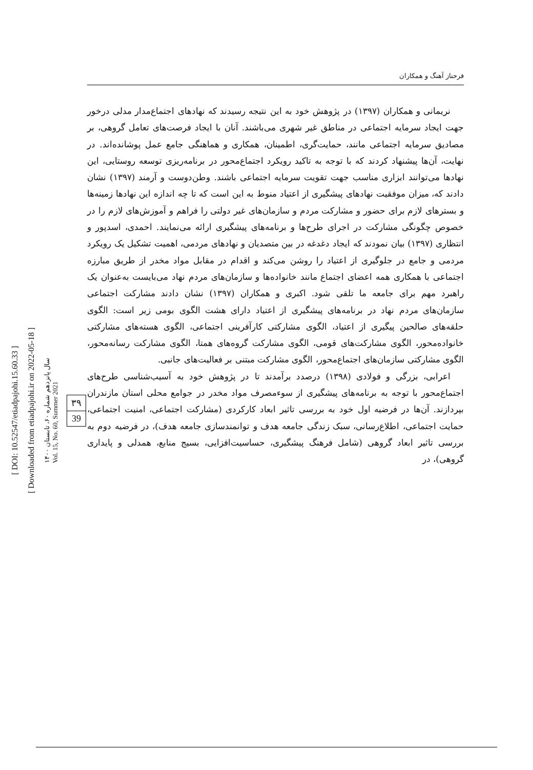فرحناز آهنگ و همکاران
نریمانی و همکاران (۱۳۹۷) در پژوهش خود به این نتیجه رسیدند که نهادهای اجتماع‌مدار مدلی درخور جهت ایجاد سرمایه اجتماعی در مناطق غیر شهری می‌باشند. آنان با ایجاد فرصت‌های تعامل گروهی، بر مصادیق سرمایه اجتماعی مانند، حمایت‌گری، اطمینان، همکاری و هماهنگی جامع عمل پوشانده‌اند. در نهایت، آن‌ها پیشنهاد کردند که با توجه به تاکید رویکرد اجتماع‌محور در برنامه‌ریزی توسعه روستایی، این نهادها می‌توانند ابزاری مناسب جهت تقویت سرمایه اجتماعی باشند. وطن‌دوست و آرمند (۱۳۹۷) نشان دادند که، میزان موفقیت نهادهای پیشگیری از اعتیاد منوط به این است که تا چه اندازه این نهادها زمینه‌ها و بسترهای لازم برای حضور و مشارکت مردم و سازمان‌های غیر دولتی را فراهم و آموزش‌های لازم را در خصوص چگونگی مشارکت در اجرای طرح‌ها و برنامه‌های پیشگیری ارائه می‌نمایند. احمدی، اسدپور و انتظاری (۱۳۹۷) بیان نمودند که ایجاد دغدغه در بین متصدیان و نهادهای مردمی، اهمیت تشکیل یک رویکرد مردمی و جامع در جلوگیری از اعتیاد را روشن می‌کند و اقدام در مقابل مواد مخدر از طریق مبارزه اجتماعی با همکاری همه اعضای اجتماع مانند خانواده‌ها و سازمان‌های مردم نهاد می‌بایست به‌عنوان یک راهبرد مهم برای جامعه ما تلقی شود. اکبری و همکاران (۱۳۹۷) نشان دادند مشارکت اجتماعی سازمان‌های مردم نهاد در برنامه‌های پیشگیری از اعتیاد دارای هشت الگوی بومی زیر است: الگوی حلقه‌های صالحین پیگیری از اعتیاد، الگوی مشارکتی کارآفرینی اجتماعی، الگوی هسته‌های مشارکتی خانواده‌محور، الگوی مشارکت‌های قومی، الگوی مشارکت گروه‌های همتا، الگوی مشارکت رسانه‌محور، الگوی مشارکتی سازمان‌های اجتماع‌محور، الگوی مشارکت مبتنی بر فعالیت‌های جانبی.
اعرابی، بزرگی و فولادی (۱۳۹۸) درصدد برآمدند تا در پژوهش خود به آسیب‌شناسی طرح‌های اجتماع‌محور با توجه به برنامه‌های پیشگیری از سوءمصرف مواد مخدر در جوامع محلی استان مازندران بپردازند. آن‌ها در فرضیه اول خود به بررسی تاثیر ابعاد کارکردی (مشارکت اجتماعی، امنیت اجتماعی، حمایت اجتماعی، اطلاع‌رسانی، سبک زندگی جامعه هدف و توانمندسازی جامعه هدف)، در فرضیه دوم به بررسی تاثیر ابعاد گروهی (شامل فرهنگ پیشگیری، حساسیت‌افزایی، بسیج منابع، همدلی و پایداری گروهی)، در
[ DOI: 10.52547/etiadpajohi.15.60.33 ]
[ Downloaded from etiadpajohi.ir on 2022-05-18 ]
سال پانزدهم شماره ۶۰، تابستان ۱۴۰۰
Vol. 15, No. 60, Summer 2021
۳۹
39